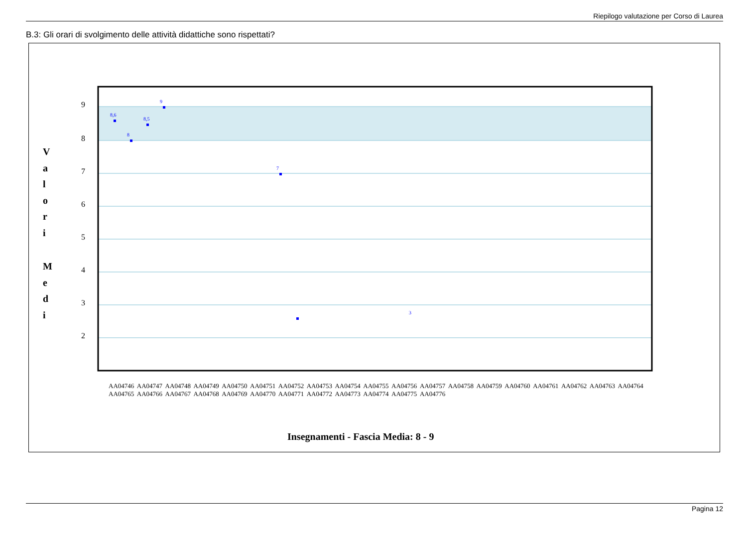Riepilogo valutazione per Corso di Laurea
B.3: Gli orari di svolgimento delle attività didattiche sono rispettati?
9
8
7
6
5
4
3
2
V
a
l
o
r
i
M
e
d
i
8,6
8
8,5
9
3
7
Insegnamenti - Fascia Media: 8 - 9
AA04746 AA04747 AA04748 AA04749 AA04750 AA04751 AA04752 AA04753 AA04754 AA04755 AA04756 AA04757 AA04758 AA04759 AA04760 AA04761 AA04762 AA04763 AA04764 AA04765 AA04766 AA04767 AA04768 AA04769 AA04770 AA04771 AA04772 AA04773 AA04774 AA04775 AA04776
Pagina 12